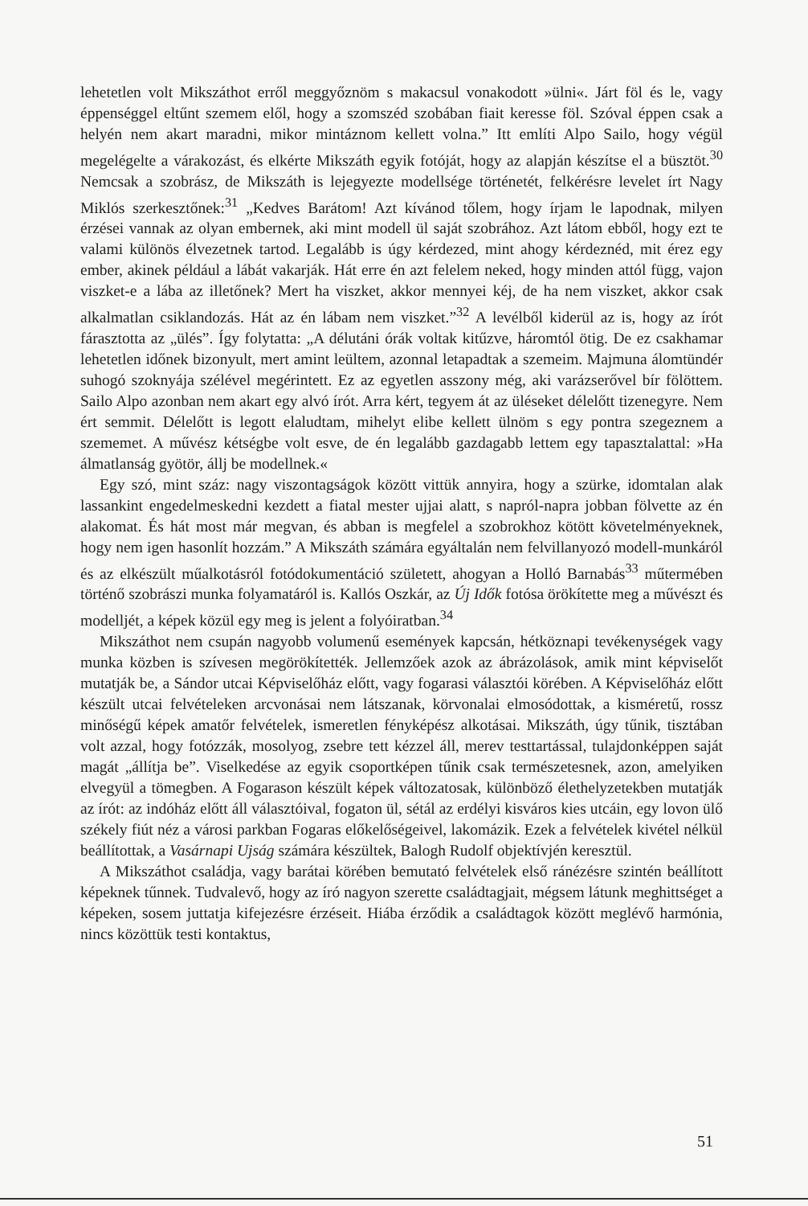lehetetlen volt Mikszáthot erről meggyőznöm s makacsul vonakodott »ülni«. Járt föl és le, vagy éppenséggel eltűnt szemem elől, hogy a szomszéd szobában fiait keresse föl. Szóval éppen csak a helyén nem akart maradni, mikor mintáznom kellett volna.” Itt említi Alpo Sailo, hogy végül megelégelte a várakozást, és elkérte Mikszáth egyik fotóját, hogy az alapján készítse el a büsztöt.<sup>30</sup> Nemcsak a szobrász, de Mikszáth is lejegyezte modellsége történetét, felkérésre levelet írt Nagy Miklós szerkesztőnek:<sup>31</sup> „Kedves Barátom! Azt kívánod tőlem, hogy írjam le lapodnak, milyen érzései vannak az olyan embernek, aki mint modell ül saját szobrához. Azt látom ebből, hogy ezt te valami különös élvezetnek tartod. Legalább is úgy kérdezed, mint ahogy kérdeznéd, mit érez egy ember, akinek például a lábát vakarják. Hát erre én azt felelem neked, hogy minden attól függ, vajon viszket-e a lába az illetőnek? Mert ha viszket, akkor mennyei kéj, de ha nem viszket, akkor csak alkalmatlan csiklandozás. Hát az én lábam nem viszket.”<sup>32</sup> A levélből kiderül az is, hogy az írót fárasztotta az „ülés”. Így folytatta: „A délutáni órák voltak kitűzve, háromtól ötig. De ez csakhamar lehetetlen időnek bizonyult, mert amint leültem, azonnal letapadtak a szemeim. Majmuna álomtündér suhogó szoknyája szélével megérintett. Ez az egyetlen asszony még, aki varázserővel bír fölöttem. Sailo Alpo azonban nem akart egy alvó írót. Arra kért, tegyem át az üléseket délelőtt tizenegyre. Nem ért semmit. Délelőtt is legott elaludtam, mihelyt elibe kellett ülnöm s egy pontra szegeznem a szememet. A művész kétségbe volt esve, de én legalább gazdagabb lettem egy tapasztalattal: »Ha álmatlanság gyötör, állj be modellnek.«
Egy szó, mint száz: nagy viszontagságok között vittük annyira, hogy a szürke, idomtalan alak lassankint engedelmeskedni kezdett a fiatal mester ujjai alatt, s napról-napra jobban fölvette az én alakomat. És hát most már megvan, és abban is megfelel a szobrokhoz kötött követelményeknek, hogy nem igen hasonlít hozzám.” A Mikszáth számára egyáltalán nem felvillanyozó modell-munkáról és az elkészült műalkotásról fotódokumentáció született, ahogyan a Holló Barnabás<sup>33</sup> műtermében történő szobrászi munka folyamatáról is. Kallós Oszkár, az Új Idők fotósa örökítette meg a művészt és modelljét, a képek közül egy meg is jelent a folyóiratban.<sup>34</sup>
Mikszáthot nem csupán nagyobb volumenű események kapcsán, hétköznapi tevékenységek vagy munka közben is szívesen megörökítették. Jellemzőek azok az ábrázolások, amik mint képviselőt mutatják be, a Sándor utcai Képviselőház előtt, vagy fogarasi választói körében. A Képviselőház előtt készült utcai felvételeken arcvonásai nem látszanak, körvonalai elmosódottak, a kisméretű, rossz minőségű képek amatőr felvételek, ismeretlen fényképész alkotásai. Mikszáth, úgy tűnik, tisztában volt azzal, hogy fotózzák, mosolyog, zsebre tett kézzel áll, merev testtartással, tulajdonképpen saját magát „állítja be”. Viselkedése az egyik csoportképen tűnik csak természetesnek, azon, amelyiken elvegyül a tömegben. A Fogarason készült képek változatosak, különböző élethelyzetekben mutatják az írót: az indóház előtt áll választóival, fogaton ül, sétál az erdélyi kisváros kies utcáin, egy lovon ülő székely fiút néz a városi parkban Fogaras előkelőségeivel, lakomázik. Ezek a felvételek kivétel nélkül beállítottak, a Vasárnapi Ujság számára készültek, Balogh Rudolf objektívjén keresztül.
A Mikszáthot családja, vagy barátai körében bemutató felvételek első ránézésre szintén beállított képeknek tűnnek. Tudvalevő, hogy az író nagyon szerette családtagjait, mégsem látunk meghittséget a képeken, sosem juttatja kifejezésre érzéseit. Hiába érződik a családtagok között meglévő harmónia, nincs közöttük testi kontaktus,
51